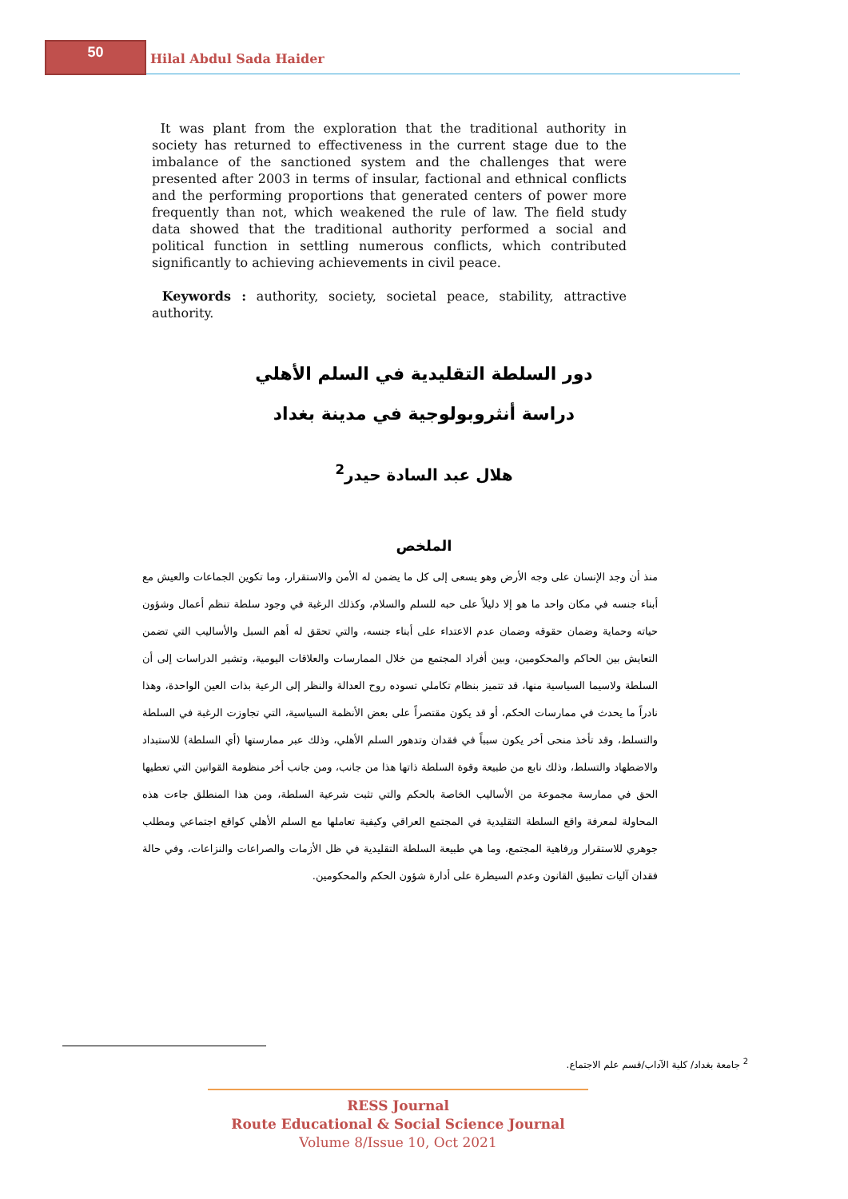50
Hilal Abdul Sada Haider
It was plant from the exploration that the traditional authority in society has returned to effectiveness in the current stage due to the imbalance of the sanctioned system and the challenges that were presented after 2003 in terms of insular, factional and ethnical conflicts and the performing proportions that generated centers of power more frequently than not, which weakened the rule of law. The field study data showed that the traditional authority performed a social and political function in settling numerous conflicts, which contributed significantly to achieving achievements in civil peace.
Keywords : authority, society, societal peace, stability, attractive authority.
دور السلطة التقليدية في السلم الأهلي
دراسة أنثروبولوجية في مدينة بغداد
هلال عبد السادة حيدر<sup>2</sup>
الملخص
منذ أن وجد الإنسان على وجه الأرض وهو يسعى إلى كل ما يضمن له الأمن والاستقرار، وما تكوين الجماعات والعيش مع أبناء جنسه في مكان واحد ما هو إلا دليلاً على حبه للسلم والسلام، وكذلك الرغبة في وجود سلطة تنظم أعمال وشؤون حياته وحماية وضمان حقوقه وضمان عدم الاعتداء على أبناء جنسه، والتي تحقق له أهم السبل والأساليب التي تضمن التعايش بين الحاكم والمحكومين، وبين أفراد المجتمع من خلال الممارسات والعلاقات اليومية، وتشير الدراسات إلى أن السلطة ولاسيما السياسية منها، قد تتميز بنظام تكاملي تسوده روح العدالة والنظر إلى الرعية بذات العين الواحدة، وهذا نادراً ما يحدث في ممارسات الحكم، أو قد يكون مقتصراً على بعض الأنظمة السياسية، التي تجاوزت الرغبة في السلطة والتسلط، وقد تأخذ منحى أخر يكون سبباً في فقدان وتدهور السلم الأهلي، وذلك عبر ممارستها (أي السلطة) للاستبداد والاضطهاد والتسلط، وذلك نابع من طبيعة وقوة السلطة ذاتها هذا من جانب، ومن جانب أخر منظومة القوانين التي تعطيها الحق في ممارسة مجموعة من الأساليب الخاصة بالحكم والتي تثبت شرعية السلطة، ومن هذا المنطلق جاءت هذه المحاولة لمعرفة واقع السلطة التقليدية في المجتمع العراقي وكيفية تعاملها مع السلم الأهلي كواقع اجتماعي ومطلب جوهري للاستقرار ورفاهية المجتمع، وما هي طبيعة السلطة التقليدية في ظل الأزمات والصراعات والنزاعات، وفي حالة فقدان آليات تطبيق القانون وعدم السيطرة على أدارة شؤون الحكم والمحكومين.
<sup>2</sup> جامعة بغداد/ كلية الآداب/قسم علم الاجتماع.
RESS Journal
Route Educational & Social Science Journal
Volume 8/Issue 10, Oct 2021